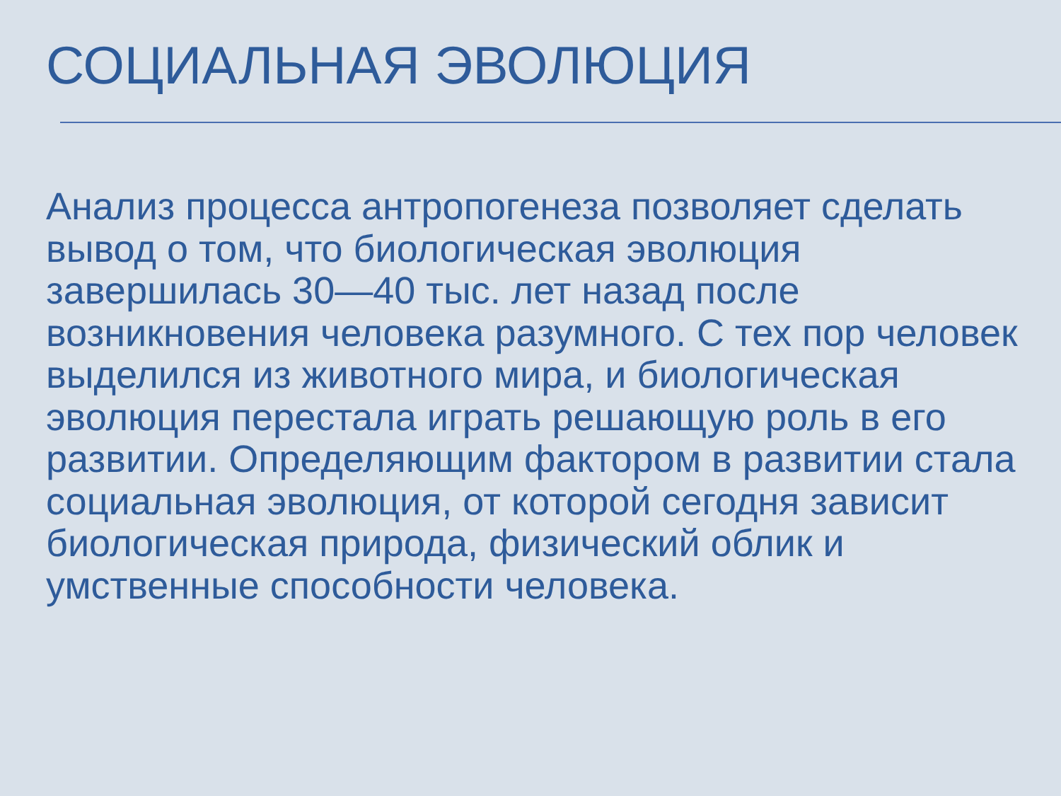СОЦИАЛЬНАЯ ЭВОЛЮЦИЯ
Анализ процесса антропогенеза позволяет сделать вывод о том, что биологическая эволюция завершилась 30—40 тыс. лет назад после возникновения человека разумного. С тех пор человек выделился из животного мира, и биологическая эволюция перестала играть решающую роль в его развитии. Определяющим фактором в развитии стала социальная эволюция, от которой сегодня зависит биологическая природа, физический облик и умственные способности человека.